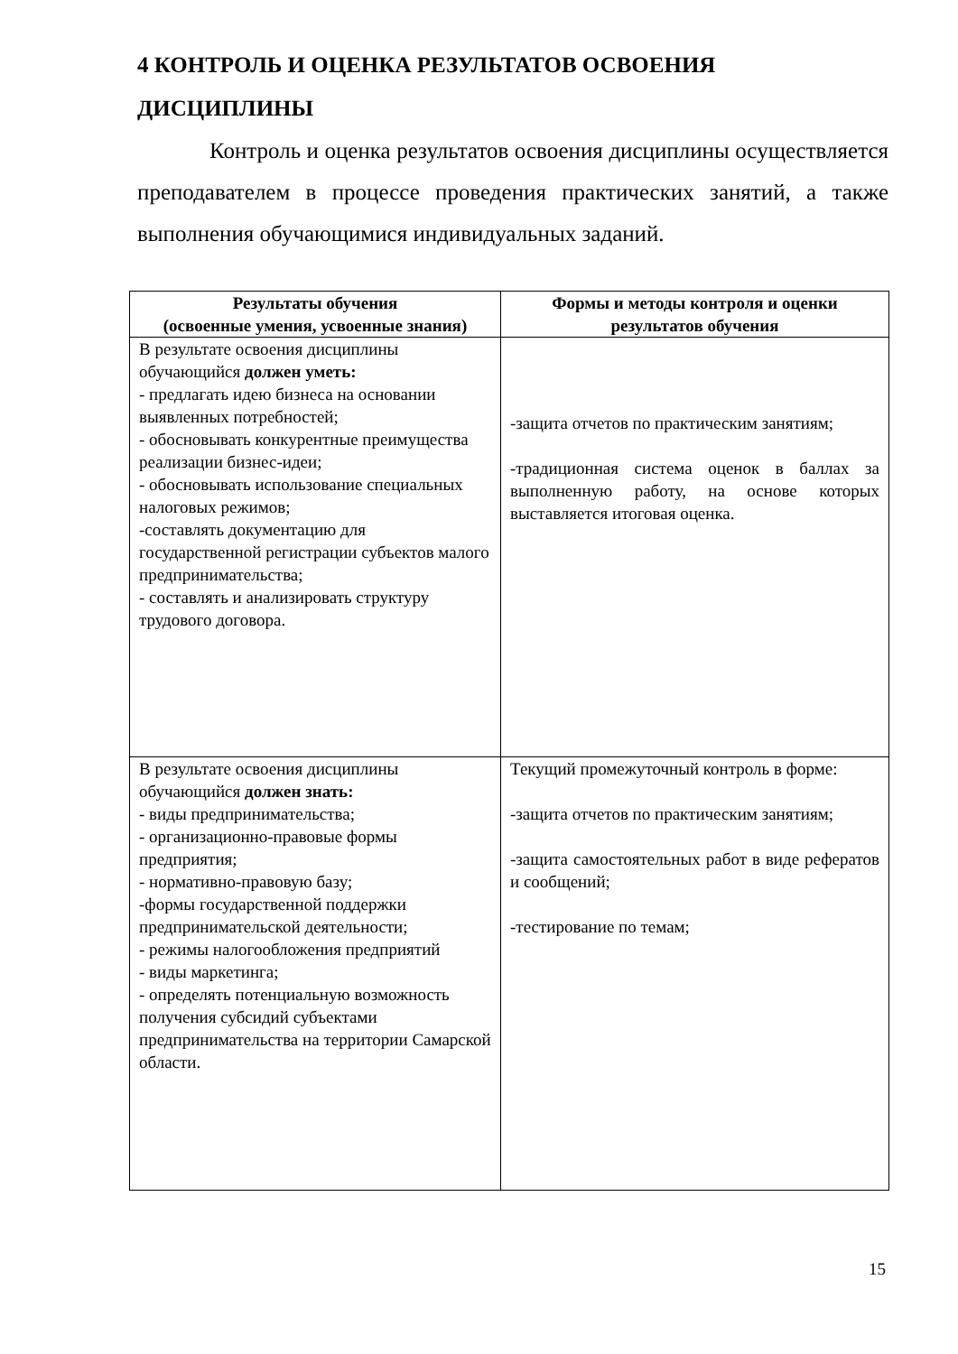4 КОНТРОЛЬ И ОЦЕНКА РЕЗУЛЬТАТОВ ОСВОЕНИЯ ДИСЦИПЛИНЫ
Контроль и оценка результатов освоения дисциплины осуществляется преподавателем в процессе проведения практических занятий, а также выполнения обучающимися индивидуальных заданий.
| Результаты обучения (освоенные умения, усвоенные знания) | Формы и методы контроля и оценки результатов обучения |
| --- | --- |
| В результате освоения дисциплины обучающийся должен уметь: - предлагать идею бизнеса на основании выявленных потребностей; - обосновывать конкурентные преимущества реализации бизнес-идеи; - обосновывать использование специальных налоговых режимов; -составлять документацию для государственной регистрации субъектов малого предпринимательства; - составлять и анализировать структуру трудового договора. | -защита отчетов по практическим занятиям; -традиционная система оценок в баллах за выполненную работу, на основе которых выставляется итоговая оценка. |
| В результате освоения дисциплины обучающийся должен знать: - виды предпринимательства; - организационно-правовые формы предприятия; - нормативно-правовую базу; -формы государственной поддержки предпринимательской деятельности; - режимы налогообложения предприятий - виды маркетинга; - определять потенциальную возможность получения субсидий субъектами предпринимательства на территории Самарской области. | Текущий промежуточный контроль в форме: -защита отчетов по практическим занятиям; -защита самостоятельных работ в виде рефератов и сообщений; -тестирование по темам; |
15